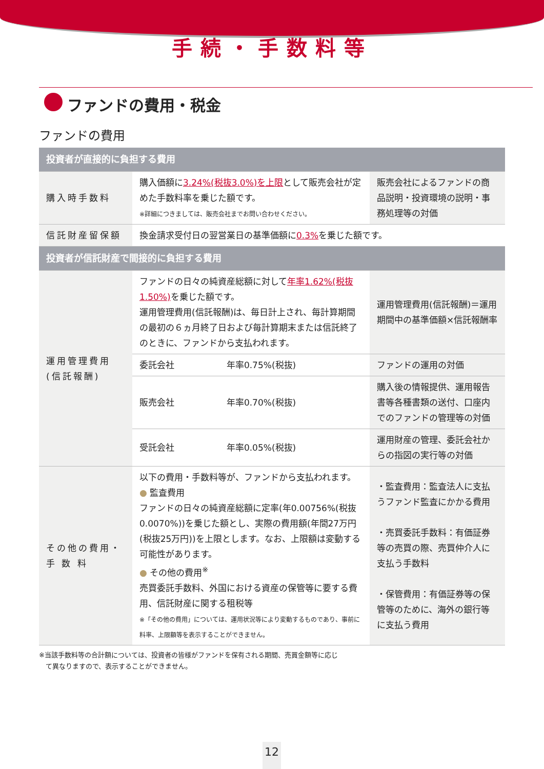手続・手数料等
ファンドの費用・税金
ファンドの費用
| 投資者が直接的に負担する費用 | | | |
| 購入時手数料 | 購入価額に 3.24%(税抜3.0%)を上限 として販売会社が定めた手数料率を乗じた額です。 ※詳細につきましては、販売会社までお問い合わせください。 | | 販売会社によるファンドの商品説明・投資環境の説明・事務処理等の対価 |
| 信託財産留保額 | 換金請求受付日の翌営業日の基準価額に 0.3% を乗じた額です。 | | |
| 投資者が信託財産で間接的に負担する費用 | | | |
| 運用管理費用 (信託報酬) | ファンドの日々の純資産総額に対して 年率1.62%(税抜1.50%) を乗じた額です。 運用管理費用(信託報酬)は、毎日計上され、毎計算期間の最初の６ヵ月終了日および毎計算期末または信託終了のときに、ファンドから支払われます。 | | 運用管理費用(信託報酬)＝運用期間中の基準価額×信託報酬率 |
| | 委託会社 | 年率0.75%(税抜) | ファンドの運用の対価 |
| | 販売会社 | 年率0.70%(税抜) | 購入後の情報提供、運用報告書等各種書類の送付、口座内でのファンドの管理等の対価 |
| | 受託会社 | 年率0.05%(税抜) | 運用財産の管理、委託会社からの指図の実行等の対価 |
| その他の費用・ 手 数 料 | 以下の費用・手数料等が、ファンドから支払われます。 ● 監査費用 ファンドの日々の純資産総額に定率(年0.00756%(税抜0.0070%))を乗じた額とし、実際の費用額(年間27万円(税抜25万円))を上限とします。なお、上限額は変動する可能性があります。 ● その他の費用<sup>※</sup> 売買委託手数料、外国における資産の保管等に要する費用、信託財産に関する租税等 ※「その他の費用」については、運用状況等により変動するものであり、事前に料率、上限額等を表示することができません。 | | ・監査費用：監査法人に支払うファンド監査にかかる費用 ・売買委託手数料：有価証券等の売買の際、売買仲介人に支払う手数料 ・保管費用：有価証券等の保管等のために、海外の銀行等に支払う費用 |
※当該手数料等の合計額については、投資者の皆様がファンドを保有される期間、売買金額等に応じ
　て異なりますので、表示することができません。
12